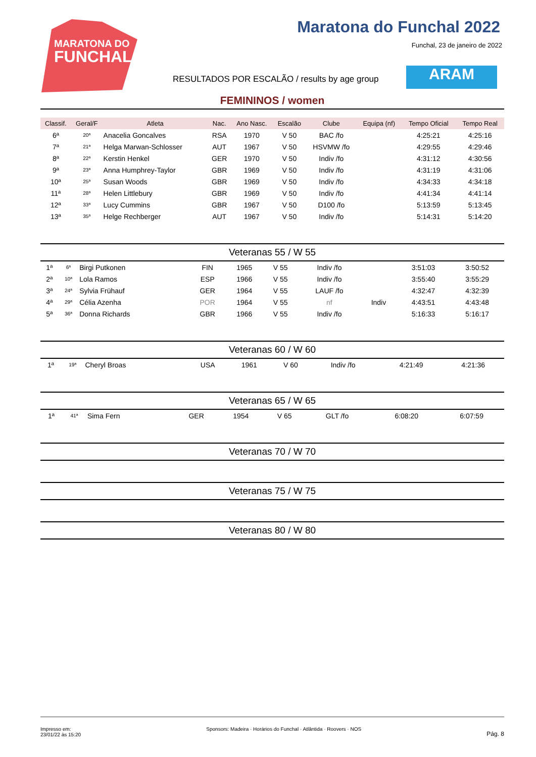MARATONA DO
FUNCHAL
Maratona do Funchal 2022
Funchal, 23 de janeiro de 2022
RESULTADOS POR ESCALÃO / results by age group
ARAM
FEMININOS / women
| Classif. | Geral/F | Atleta | Nac. | Ano Nasc. | Escalão | Clube | Equipa (nf) | Tempo Oficial | Tempo Real |
| --- | --- | --- | --- | --- | --- | --- | --- | --- | --- |
| 6ª | 20ª | Anacelia Goncalves | RSA | 1970 | V 50 | BAC /fo | | 4:25:21 | 4:25:16 |
| 7ª | 21ª | Helga Marwan-Schlosser | AUT | 1967 | V 50 | HSVMW /fo | | 4:29:55 | 4:29:46 |
| 8ª | 22ª | Kerstin Henkel | GER | 1970 | V 50 | Indiv /fo | | 4:31:12 | 4:30:56 |
| 9ª | 23ª | Anna Humphrey-Taylor | GBR | 1969 | V 50 | Indiv /fo | | 4:31:19 | 4:31:06 |
| 10ª | 25ª | Susan Woods | GBR | 1969 | V 50 | Indiv /fo | | 4:34:33 | 4:34:18 |
| 11ª | 28ª | Helen Littlebury | GBR | 1969 | V 50 | Indiv /fo | | 4:41:34 | 4:41:14 |
| 12ª | 33ª | Lucy Cummins | GBR | 1967 | V 50 | D100 /fo | | 5:13:59 | 5:13:45 |
| 13ª | 35ª | Helge Rechberger | AUT | 1967 | V 50 | Indiv /fo | | 5:14:31 | 5:14:20 |
Veteranas 55 / W 55
| 1ª | 6ª | Birgi Putkonen | FIN | 1965 | V 55 | Indiv /fo | | 3:51:03 | 3:50:52 |
| 2ª | 10ª | Lola Ramos | ESP | 1966 | V 55 | Indiv /fo | | 3:55:40 | 3:55:29 |
| 3ª | 24ª | Sylvia Frühauf | GER | 1964 | V 55 | LAUF /fo | | 4:32:47 | 4:32:39 |
| 4ª | 29ª | Célia Azenha | POR | 1964 | V 55 | nf | Indiv | 4:43:51 | 4:43:48 |
| 5ª | 36ª | Donna Richards | GBR | 1966 | V 55 | Indiv /fo | | 5:16:33 | 5:16:17 |
Veteranas 60 / W 60
| 1ª | 19ª | Cheryl Broas | USA | 1961 | V 60 | Indiv /fo | | 4:21:49 | 4:21:36 |
Veteranas 65 / W 65
| 1ª | 41ª | Sima Fern | GER | 1954 | V 65 | GLT /fo | | 6:08:20 | 6:07:59 |
Veteranas 70 / W 70
Veteranas 75 / W 75
Veteranas 80 / W 80
Impresso em:
23/01/22 às 15:20
Sponsors: Madeira · Horários do Funchal · Atlântida · Roovers · NOS
Pág. 8